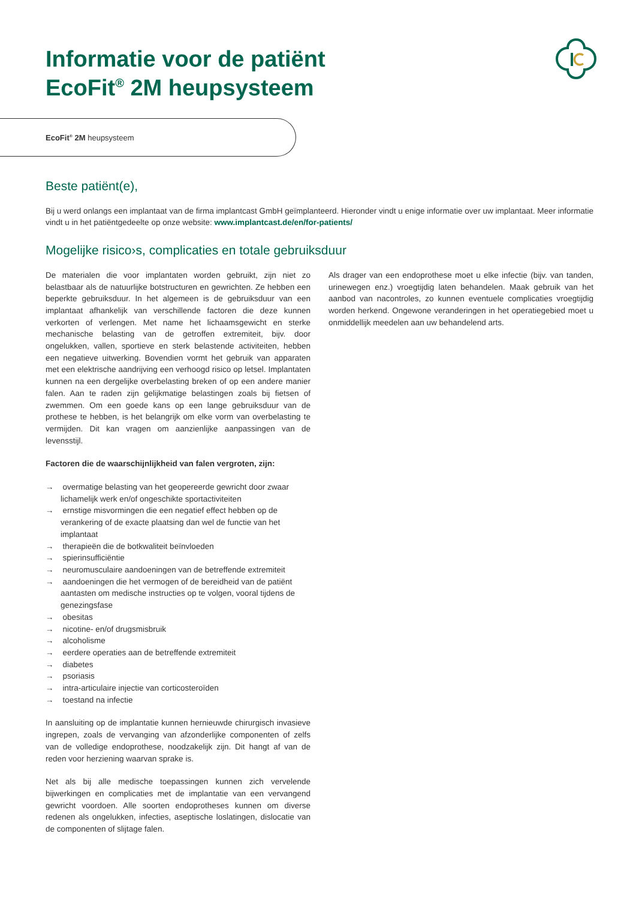Informatie voor de patiënt
EcoFit<sup>®</sup> 2M heupsysteem
EcoFit<sup>®</sup> 2M heupsysteem
Beste patiënt(e),
Bij u werd onlangs een implantaat van de firma implantcast GmbH geïmplanteerd. Hieronder vindt u enige informatie over uw implantaat. Meer informatie vindt u in het patiëntgedeelte op onze website: www.implantcast.de/en/for-patients/
Mogelijke risico›s, complicaties en totale gebruiksduur
De materialen die voor implantaten worden gebruikt, zijn niet zo belastbaar als de natuurlijke botstructuren en gewrichten. Ze hebben een beperkte gebruiksduur. In het algemeen is de gebruiksduur van een implantaat afhankelijk van verschillende factoren die deze kunnen verkorten of verlengen. Met name het lichaamsgewicht en sterke mechanische belasting van de getroffen extremiteit, bijv. door ongelukken, vallen, sportieve en sterk belastende activiteiten, hebben een negatieve uitwerking. Bovendien vormt het gebruik van apparaten met een elektrische aandrijving een verhoogd risico op letsel. Implantaten kunnen na een dergelijke overbelasting breken of op een andere manier falen. Aan te raden zijn gelijkmatige belastingen zoals bij fietsen of zwemmen. Om een goede kans op een lange gebruiksduur van de prothese te hebben, is het belangrijk om elke vorm van overbelasting te vermijden. Dit kan vragen om aanzienlijke aanpassingen van de levensstijl.
Factoren die de waarschijnlijkheid van falen vergroten, zijn:
→ overmatige belasting van het geopereerde gewricht door zwaar lichamelijk werk en/of ongeschikte sportactiviteiten
→ ernstige misvormingen die een negatief effect hebben op de verankering of de exacte plaatsing dan wel de functie van het implantaat
→ therapieën die de botkwaliteit beïnvloeden
→ spierinsufficiëntie
→ neuromusculaire aandoeningen van de betreffende extremiteit
→ aandoeningen die het vermogen of de bereidheid van de patiënt aantasten om medische instructies op te volgen, vooral tijdens de genezingsfase
→ obesitas
→ nicotine- en/of drugsmisbruik
→ alcoholisme
→ eerdere operaties aan de betreffende extremiteit
→ diabetes
→ psoriasis
→ intra-articulaire injectie van corticosteroïden
→ toestand na infectie
In aansluiting op de implantatie kunnen hernieuwde chirurgisch invasieve ingrepen, zoals de vervanging van afzonderlijke componenten of zelfs van de volledige endoprothese, noodzakelijk zijn. Dit hangt af van de reden voor herziening waarvan sprake is.
Net als bij alle medische toepassingen kunnen zich vervelende bijwerkingen en complicaties met de implantatie van een vervangend gewricht voordoen. Alle soorten endoprotheses kunnen om diverse redenen als ongelukken, infecties, aseptische loslatingen, dislocatie van de componenten of slijtage falen.
Als drager van een endoprothese moet u elke infectie (bijv. van tanden, urinewegen enz.) vroegtijdig laten behandelen. Maak gebruik van het aanbod van nacontroles, zo kunnen eventuele complicaties vroegtijdig worden herkend. Ongewone veranderingen in het operatiegebied moet u onmiddellijk meedelen aan uw behandelend arts.